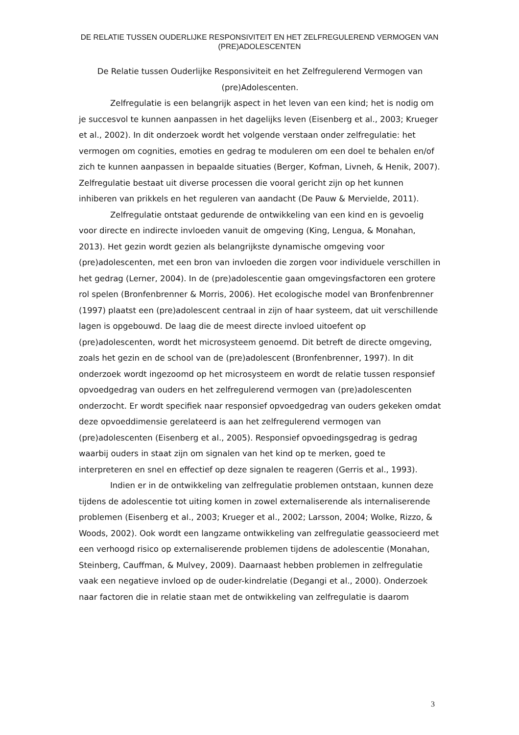DE RELATIE TUSSEN OUDERLIJKE RESPONSIVITEIT EN HET ZELFREGULEREND VERMOGEN VAN (PRE)ADOLESCENTEN
De Relatie tussen Ouderlijke Responsiviteit en het Zelfregulerend Vermogen van (pre)Adolescenten.
Zelfregulatie is een belangrijk aspect in het leven van een kind; het is nodig om je succesvol te kunnen aanpassen in het dagelijks leven (Eisenberg et al., 2003; Krueger et al., 2002). In dit onderzoek wordt het volgende verstaan onder zelfregulatie: het vermogen om cognities, emoties en gedrag te moduleren om een doel te behalen en/of zich te kunnen aanpassen in bepaalde situaties (Berger, Kofman, Livneh, & Henik, 2007). Zelfregulatie bestaat uit diverse processen die vooral gericht zijn op het kunnen inhiberen van prikkels en het reguleren van aandacht (De Pauw & Mervielde, 2011).
Zelfregulatie ontstaat gedurende de ontwikkeling van een kind en is gevoelig voor directe en indirecte invloeden vanuit de omgeving (King, Lengua, & Monahan, 2013). Het gezin wordt gezien als belangrijkste dynamische omgeving voor (pre)adolescenten, met een bron van invloeden die zorgen voor individuele verschillen in het gedrag (Lerner, 2004). In de (pre)adolescentie gaan omgevingsfactoren een grotere rol spelen (Bronfenbrenner & Morris, 2006). Het ecologische model van Bronfenbrenner (1997) plaatst een (pre)adolescent centraal in zijn of haar systeem, dat uit verschillende lagen is opgebouwd. De laag die de meest directe invloed uitoefent op (pre)adolescenten, wordt het microsysteem genoemd. Dit betreft de directe omgeving, zoals het gezin en de school van de (pre)adolescent (Bronfenbrenner, 1997). In dit onderzoek wordt ingezoomd op het microsysteem en wordt de relatie tussen responsief opvoedgedrag van ouders en het zelfregulerend vermogen van (pre)adolescenten onderzocht. Er wordt specifiek naar responsief opvoedgedrag van ouders gekeken omdat deze opvoeddimensie gerelateerd is aan het zelfregulerend vermogen van (pre)adolescenten (Eisenberg et al., 2005). Responsief opvoedingsgedrag is gedrag waarbij ouders in staat zijn om signalen van het kind op te merken, goed te interpreteren en snel en effectief op deze signalen te reageren (Gerris et al., 1993).
Indien er in de ontwikkeling van zelfregulatie problemen ontstaan, kunnen deze tijdens de adolescentie tot uiting komen in zowel externaliserende als internaliserende problemen (Eisenberg et al., 2003; Krueger et al., 2002; Larsson, 2004; Wolke, Rizzo, & Woods, 2002). Ook wordt een langzame ontwikkeling van zelfregulatie geassocieerd met een verhoogd risico op externaliserende problemen tijdens de adolescentie (Monahan, Steinberg, Cauffman, & Mulvey, 2009). Daarnaast hebben problemen in zelfregulatie vaak een negatieve invloed op de ouder-kindrelatie (Degangi et al., 2000). Onderzoek naar factoren die in relatie staan met de ontwikkeling van zelfregulatie is daarom
3